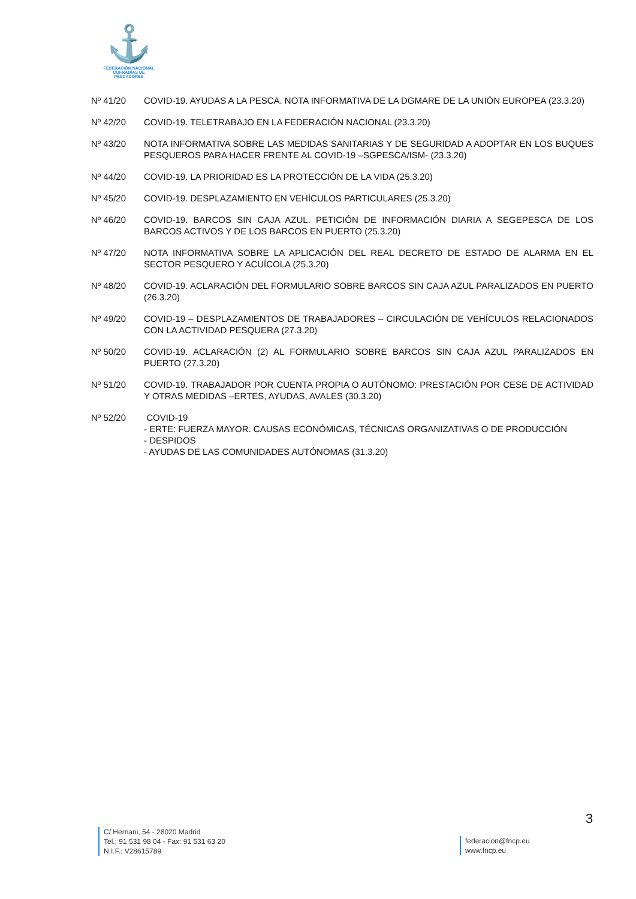⚓
FEDERACIÓN NACIONAL
COFRADÍAS DE PESCADORES
Nº 41/20 COVID-19. AYUDAS A LA PESCA. NOTA INFORMATIVA DE LA DGMARE DE LA UNIÓN EUROPEA (23.3.20)
Nº 42/20 COVID-19. TELETRABAJO EN LA FEDERACIÓN NACIONAL (23.3.20)
Nº 43/20 NOTA INFORMATIVA SOBRE LAS MEDIDAS SANITARIAS Y DE SEGURIDAD A ADOPTAR EN LOS BUQUES PESQUEROS PARA HACER FRENTE AL COVID-19 –SGPESCA/ISM- (23.3.20)
Nº 44/20 COVID-19. LA PRIORIDAD ES LA PROTECCIÓN DE LA VIDA (25.3.20)
Nº 45/20 COVID-19. DESPLAZAMIENTO EN VEHÍCULOS PARTICULARES (25.3.20)
Nº 46/20 COVID-19. BARCOS SIN CAJA AZUL. PETICIÓN DE INFORMACIÓN DIARIA A SEGEPESCA DE LOS BARCOS ACTIVOS Y DE LOS BARCOS EN PUERTO (25.3.20)
Nº 47/20 NOTA INFORMATIVA SOBRE LA APLICACIÓN DEL REAL DECRETO DE ESTADO DE ALARMA EN EL SECTOR PESQUERO Y ACUÍCOLA (25.3.20)
Nº 48/20 COVID-19. ACLARACIÓN DEL FORMULARIO SOBRE BARCOS SIN CAJA AZUL PARALIZADOS EN PUERTO (26.3.20)
Nº 49/20 COVID-19 – DESPLAZAMIENTOS DE TRABAJADORES – CIRCULACIÓN DE VEHÍCULOS RELACIONADOS CON LA ACTIVIDAD PESQUERA (27.3.20)
Nº 50/20 COVID-19. ACLARACIÓN (2) AL FORMULARIO SOBRE BARCOS SIN CAJA AZUL PARALIZADOS EN PUERTO (27.3.20)
Nº 51/20 COVID-19. TRABAJADOR POR CUENTA PROPIA O AUTÓNOMO: PRESTACIÓN POR CESE DE ACTIVIDAD Y OTRAS MEDIDAS –ERTES, AYUDAS, AVALES (30.3.20)
Nº 52/20 COVID-19
- ERTE: FUERZA MAYOR. CAUSAS ECONÓMICAS, TÉCNICAS ORGANIZATIVAS O DE PRODUCCIÓN
- DESPIDOS
- AYUDAS DE LAS COMUNIDADES AUTÓNOMAS (31.3.20)
3
C/ Hernani, 54 - 28020 Madrid
Tel.: 91 531 98 04 - Fax: 91 531 63 20
N.I.F.: V28615789
federacion@fncp.eu
www.fncp.eu